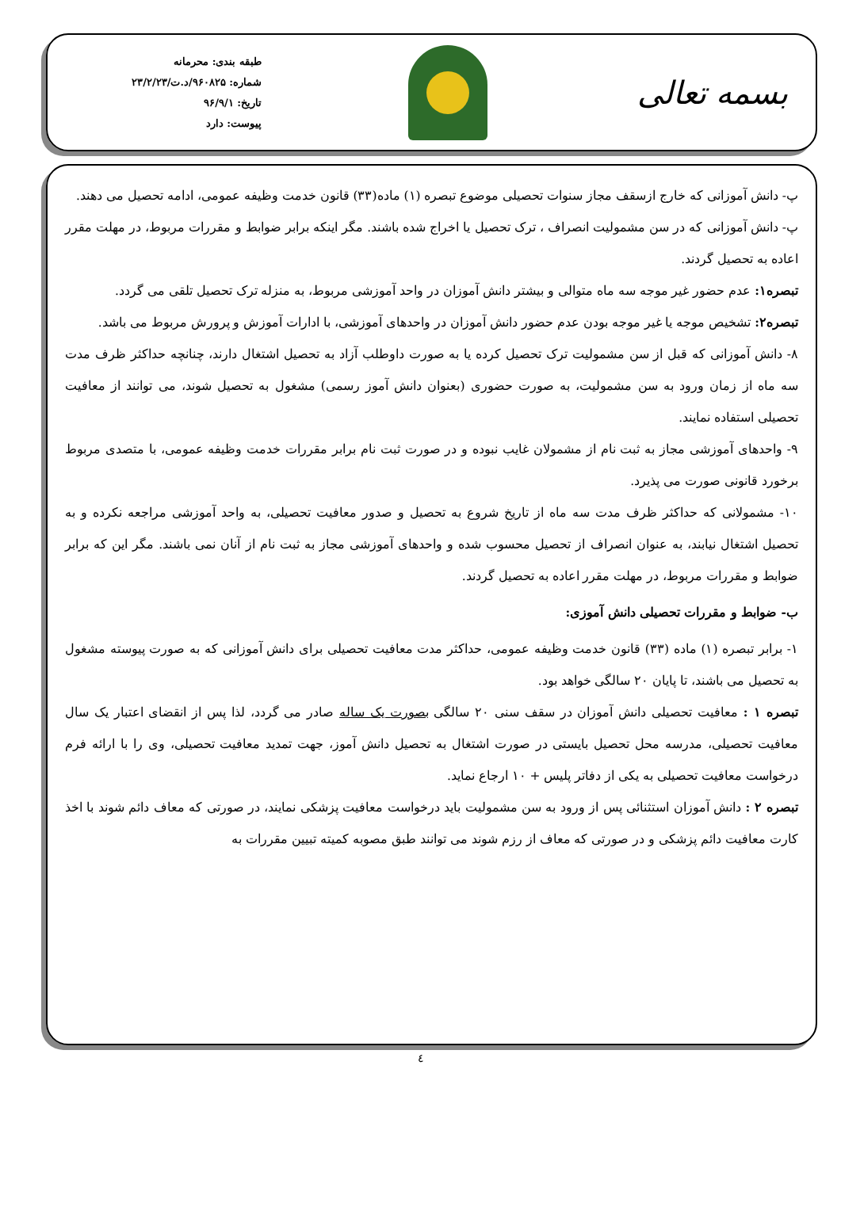بسمه تعالی
طبقه بندی: محرمانه
شماره: ۹۶۰۸۲۵/د.ت/۲۳/۲/۲۳
تاریخ: ۹۶/۹/۱
پیوست: دارد
پ- دانش آموزانی که خارج ازسقف مجاز سنوات تحصیلی موضوع تبصره (۱) ماده(۳۳) قانون خدمت وظیفه عمومی، ادامه تحصیل می دهند.
پ- دانش آموزانی که در سن مشمولیت انصراف ، ترک تحصیل یا اخراج شده باشند. مگر اینکه برابر ضوابط و مقررات مربوط، در مهلت مقرر اعاده به تحصیل گردند.
تبصره۱: عدم حضور غیر موجه سه ماه متوالی و بیشتر دانش آموزان در واحد آموزشی مربوط، به منزله ترک تحصیل تلقی می گردد.
تبصره۲: تشخیص موجه یا غیر موجه بودن عدم حضور دانش آموزان در واحدهای آموزشی، با ادارات آموزش و پرورش مربوط می باشد.
۸- دانش آموزانی که قبل از سن مشمولیت ترک تحصیل کرده یا به صورت داوطلب آزاد به تحصیل اشتغال دارند، چنانچه حداکثر ظرف مدت سه ماه از زمان ورود به سن مشمولیت، به صورت حضوری (بعنوان دانش آموز رسمی) مشغول به تحصیل شوند، می توانند از معافیت تحصیلی استفاده نمایند.
۹- واحدهای آموزشی مجاز به ثبت نام از مشمولان غایب نبوده و در صورت ثبت نام برابر مقررات خدمت وظیفه عمومی، با متصدی مربوط برخورد قانونی صورت می پذیرد.
۱۰- مشمولانی که حداکثر ظرف مدت سه ماه از تاریخ شروع به تحصیل و صدور معافیت تحصیلی، به واحد آموزشی مراجعه نکرده و به تحصیل اشتغال نیابند، به عنوان انصراف از تحصیل محسوب شده و واحدهای آموزشی مجاز به ثبت نام از آنان نمی باشند. مگر این که برابر ضوابط و مقررات مربوط، در مهلت مقرر اعاده به تحصیل گردند.
ب- ضوابط و مقررات تحصیلی دانش آموزی:
۱- برابر تبصره (۱) ماده (۳۳) قانون خدمت وظیفه عمومی، حداکثر مدت معافیت تحصیلی برای دانش آموزانی که به صورت پیوسته مشغول به تحصیل می باشند، تا پایان ۲۰ سالگی خواهد بود.
تبصره ۱ : معافیت تحصیلی دانش آموزان در سقف سنی ۲۰ سالگی بصورت یک ساله صادر می گردد، لذا پس از انقضای اعتبار یک سال معافیت تحصیلی، مدرسه محل تحصیل بایستی در صورت اشتغال به تحصیل دانش آموز، جهت تمدید معافیت تحصیلی، وی را با ارائه فرم درخواست معافیت تحصیلی به یکی از دفاتر پلیس + ۱۰ ارجاع نماید.
تبصره ۲ : دانش آموزان استثنائی پس از ورود به سن مشمولیت باید درخواست معافیت پزشکی نمایند، در صورتی که معاف دائم شوند با اخذ کارت معافیت دائم پزشکی و در صورتی که معاف از رزم شوند می توانند طبق مصوبه کمیته تبیین مقررات به
٤